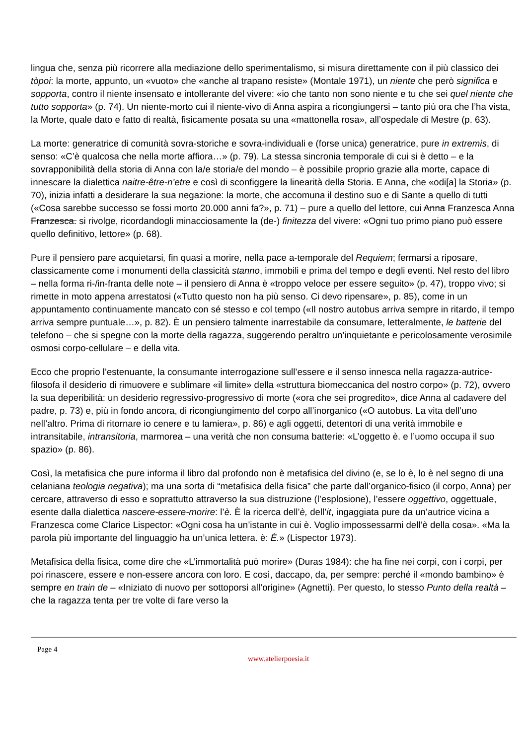lingua che, senza più ricorrere alla mediazione dello sperimentalismo, si misura direttamente con il più classico dei tòpoi: la morte, appunto, un «vuoto» che «anche al trapano resiste» (Montale 1971), un niente che però significa e sopporta, contro il niente insensato e intollerante del vivere: «io che tanto non sono niente e tu che sei quel niente che tutto sopporta» (p. 74). Un niente-morto cui il niente-vivo di Anna aspira a ricongiungersi – tanto più ora che l’ha vista, la Morte, quale dato e fatto di realtà, fisicamente posata su una «mattonella rosa», all’ospedale di Mestre (p. 63).
La morte: generatrice di comunità sovra-storiche e sovra-individuali e (forse unica) generatrice, pure in extremis, di senso: «C’è qualcosa che nella morte affiora…» (p. 79). La stessa sincronia temporale di cui si è detto – e la sovrapponibilità della storia di Anna con la/e storia/e del mondo – è possibile proprio grazie alla morte, capace di innescare la dialettica naitre-être-n’etre e così di sconfiggere la linearità della Storia. E Anna, che «odi[a] la Storia» (p. 70), inizia infatti a desiderare la sua negazione: la morte, che accomuna il destino suo e di Sante a quello di tutti («Cosa sarebbe successo se fossi morto 20.000 anni fa?», p. 71) – pure a quello del lettore, cui Anna Franzesca Anna Franzesca. si rivolge, ricordandogli minacciosamente la (de-) finitezza del vivere: «Ogni tuo primo piano può essere quello definitivo, lettore» (p. 68).
Pure il pensiero pare acquietarsi, fin quasi a morire, nella pace a-temporale del Requiem; fermarsi a riposare, classicamente come i monumenti della classicità stanno, immobili e prima del tempo e degli eventi. Nel resto del libro – nella forma ri-/in-franta delle note – il pensiero di Anna è «troppo veloce per essere seguito» (p. 47), troppo vivo; si rimette in moto appena arrestatosi («Tutto questo non ha più senso. Ci devo ripensare», p. 85), come in un appuntamento continuamente mancato con sé stesso e col tempo («Il nostro autobus arriva sempre in ritardo, il tempo arriva sempre puntuale…», p. 82). È un pensiero talmente inarrestabile da consumare, letteralmente, le batterie del telefono – che si spegne con la morte della ragazza, suggerendo peraltro un’inquietante e pericolosamente verosimile osmosi corpo-cellulare – e della vita.
Ecco che proprio l’estenuante, la consumante interrogazione sull’essere e il senso innesca nella ragazza-autrice-filosofa il desiderio di rimuovere e sublimare «il limite» della «struttura biomeccanica del nostro corpo» (p. 72), ovvero la sua deperibilità: un desiderio regressivo-progressivo di morte («ora che sei progredito», dice Anna al cadavere del padre, p. 73) e, più in fondo ancora, di ricongiungimento del corpo all’inorganico («O autobus. La vita dell’uno nell’altro. Prima di ritornare io cenere e tu lamiera», p. 86) e agli oggetti, detentori di una verità immobile e intransitabile, intransitoria, marmorea – una verità che non consuma batterie: «L’oggetto è. e l’uomo occupa il suo spazio» (p. 86).
Così, la metafisica che pure informa il libro dal profondo non è metafisica del divino (e, se lo è, lo è nel segno di una celaniana teologia negativa); ma una sorta di “metafisica della fisica” che parte dall’organico-fisico (il corpo, Anna) per cercare, attraverso di esso e soprattutto attraverso la sua distruzione (l’esplosione), l’essere oggettivo, oggettuale, esente dalla dialettica nascere-essere-morire: l’è. È la ricerca dell’è, dell’it, ingaggiata pure da un’autrice vicina a Franzesca come Clarice Lispector: «Ogni cosa ha un’istante in cui è. Voglio impossessarmi dell’è della cosa». «Ma la parola più importante del linguaggio ha un’unica lettera. è: È.» (Lispector 1973).
Metafisica della fisica, come dire che «L’immortalità può morire» (Duras 1984): che ha fine nei corpi, con i corpi, per poi rinascere, essere e non-essere ancora con loro. E così, daccapo, da, per sempre: perché il «mondo bambino» è sempre en train de – «Iniziato di nuovo per sottoporsi all’origine» (Agnetti). Per questo, lo stesso Punto della realtà – che la ragazza tenta per tre volte di fare verso la
Page 4
www.atelierpoesia.it